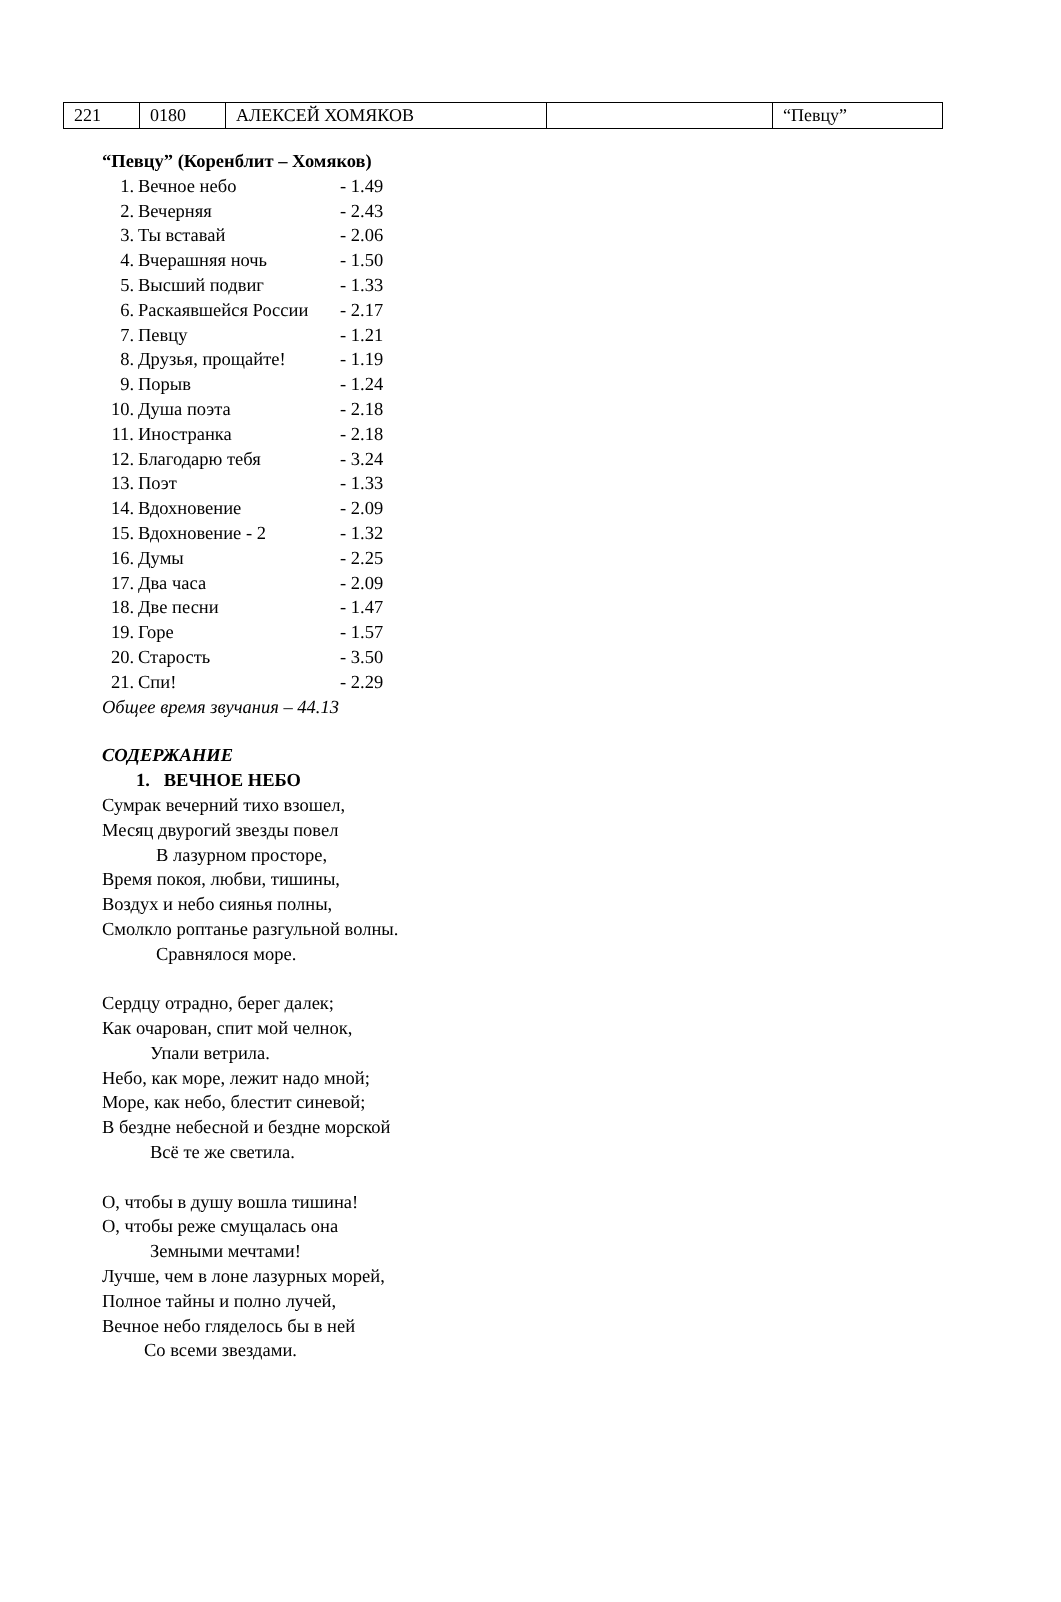| 221 | 0180 | АЛЕКСЕЙ ХОМЯКОВ | | “Певцу” |
“Певцу” (Коренблит – Хомяков)
1. Вечное небо - 1.49
2. Вечерняя - 2.43
3. Ты вставай - 2.06
4. Вчерашняя ночь - 1.50
5. Высший подвиг - 1.33
6. Раскаявшейся России - 2.17
7. Певцу - 1.21
8. Друзья, прощайте! - 1.19
9. Порыв - 1.24
10. Душа поэта - 2.18
11. Иностранка - 2.18
12. Благодарю тебя - 3.24
13. Поэт - 1.33
14. Вдохновение - 2.09
15. Вдохновение - 2 - 1.32
16. Думы - 2.25
17. Два часа - 2.09
18. Две песни - 1.47
19. Горе - 1.57
20. Старость - 3.50
21. Спи! - 2.29
Общее время звучания – 44.13
СОДЕРЖАНИЕ
1. ВЕЧНОЕ НЕБО
Сумрак вечерний тихо взошел,
Месяц двурогий звезды повел
В лазурном просторе,
Время покоя, любви, тишины,
Воздух и небо сиянья полны,
Смолкло роптанье разгульной волны.
Сравнялося море.
Сердцу отрадно, берег далек;
Как очарован, спит мой челнок,
Упали ветрила.
Небо, как море, лежит надо мной;
Море, как небо, блестит синевой;
В бездне небесной и бездне морской
Всё те же светила.
О, чтобы в душу вошла тишина!
О, чтобы реже смущалась она
Земными мечтами!
Лучше, чем в лоне лазурных морей,
Полное тайны и полно лучей,
Вечное небо гляделось бы в ней
Со всеми звездами.